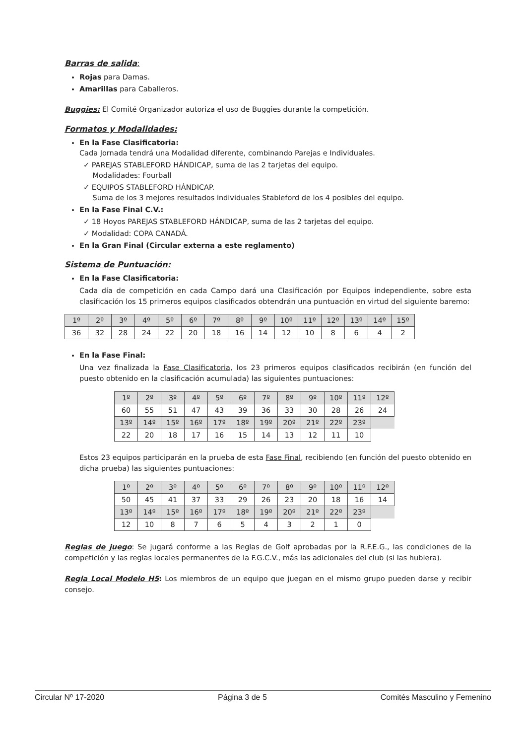Barras de salida:
Rojas para Damas.
Amarillas para Caballeros.
Buggies: El Comité Organizador autoriza el uso de Buggies durante la competición.
Formatos y Modalidades:
En la Fase Clasificatoria:
Cada Jornada tendrá una Modalidad diferente, combinando Parejas e Individuales.
✓ PAREJAS STABLEFORD HÁNDICAP, suma de las 2 tarjetas del equipo.
Modalidades: Fourball
✓ EQUIPOS STABLEFORD HÁNDICAP.
Suma de los 3 mejores resultados individuales Stableford de los 4 posibles del equipo.
En la Fase Final C.V.:
✓ 18 Hoyos PAREJAS STABLEFORD HÁNDICAP, suma de las 2 tarjetas del equipo.
✓ Modalidad: COPA CANADÁ.
En la Gran Final (Circular externa a este reglamento)
Sistema de Puntuación:
En la Fase Clasificatoria:
Cada día de competición en cada Campo dará una Clasificación por Equipos independiente, sobre esta clasificación los 15 primeros equipos clasificados obtendrán una puntuación en virtud del siguiente baremo:
| 1º | 2º | 3º | 4º | 5º | 6º | 7º | 8º | 9º | 10º | 11º | 12º | 13º | 14º | 15º |
| 36 | 32 | 28 | 24 | 22 | 20 | 18 | 16 | 14 | 12 | 10 | 8 | 6 | 4 | 2 |
En la Fase Final:
Una vez finalizada la Fase Clasificatoria, los 23 primeros equipos clasificados recibirán (en función del puesto obtenido en la clasificación acumulada) las siguientes puntuaciones:
| 1º | 2º | 3º | 4º | 5º | 6º | 7º | 8º | 9º | 10º | 11º | 12º |
| 60 | 55 | 51 | 47 | 43 | 39 | 36 | 33 | 30 | 28 | 26 | 24 |
| 13º | 14º | 15º | 16º | 17º | 18º | 19º | 20º | 21º | 22º | 23º | |
| 22 | 20 | 18 | 17 | 16 | 15 | 14 | 13 | 12 | 11 | 10 | |
Estos 23 equipos participarán en la prueba de esta Fase Final, recibiendo (en función del puesto obtenido en dicha prueba) las siguientes puntuaciones:
| 1º | 2º | 3º | 4º | 5º | 6º | 7º | 8º | 9º | 10º | 11º | 12º |
| 50 | 45 | 41 | 37 | 33 | 29 | 26 | 23 | 20 | 18 | 16 | 14 |
| 13º | 14º | 15º | 16º | 17º | 18º | 19º | 20º | 21º | 22º | 23º | |
| 12 | 10 | 8 | 7 | 6 | 5 | 4 | 3 | 2 | 1 | 0 | |
Reglas de juego: Se jugará conforme a las Reglas de Golf aprobadas por la R.F.E.G., las condiciones de la competición y las reglas locales permanentes de la F.G.C.V., más las adicionales del club (si las hubiera).
Regla Local Modelo H5: Los miembros de un equipo que juegan en el mismo grupo pueden darse y recibir consejo.
Circular Nº 17-2020 Página 3 de 5 Comités Masculino y Femenino